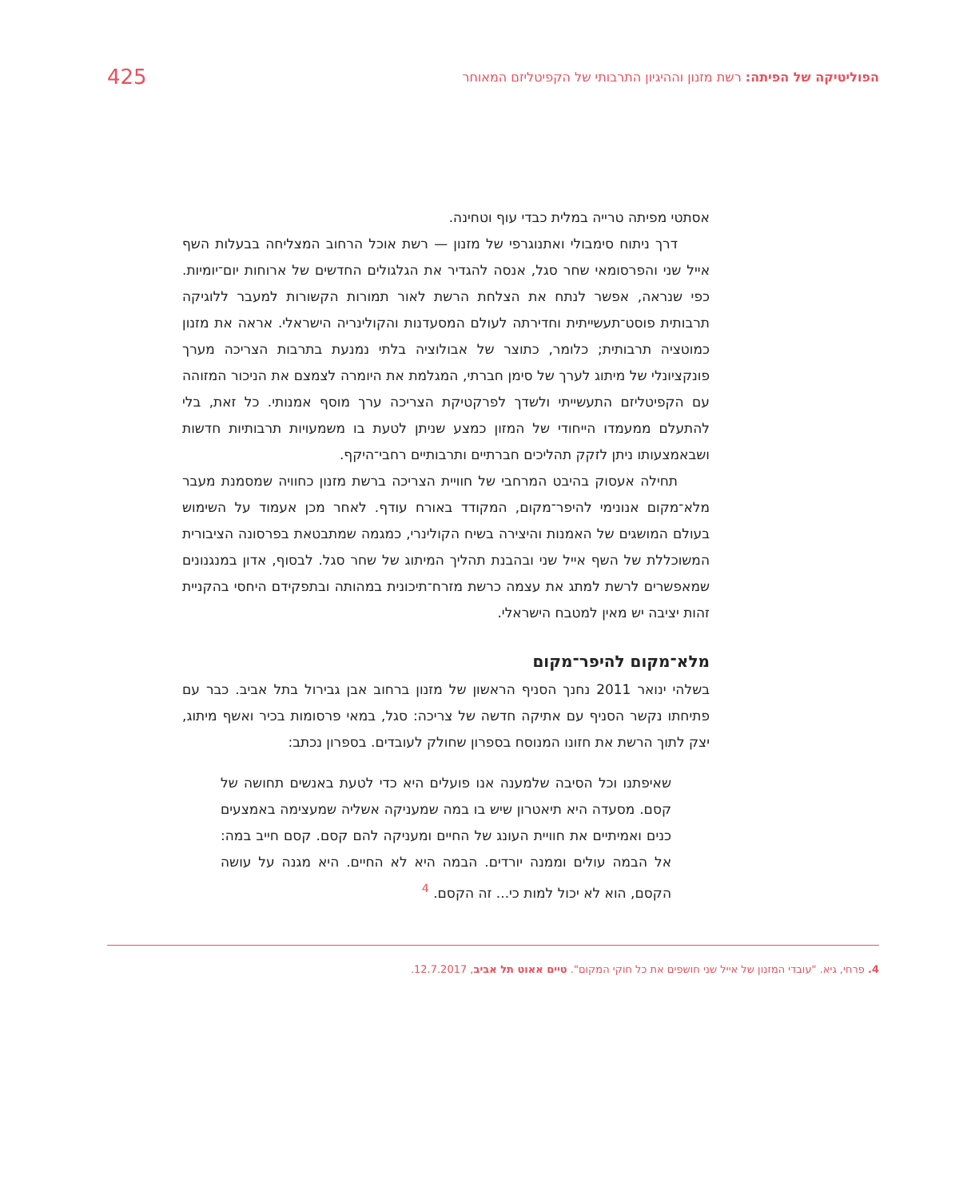הפוליטיקה של הפיתה: רשת מזנון וההיגיון התרבותי של הקפיטליזם המאוחר 425
אסתטי מפיתה טרייה במלית כבדי עוף וטחינה.
דרך ניתוח סימבולי ואתנוגרפי של מזנון — רשת אוכל הרחוב המצליחה בבעלות השף אייל שני והפרסומאי שחר סגל, אנסה להגדיר את הגלגולים החדשים של ארוחות יום־יומיות. כפי שנראה, אפשר לנתח את הצלחת הרשת לאור תמורות הקשורות למעבר ללוגיקה תרבותית פוסט־תעשייתית וחדירתה לעולם המסעדנות והקולינריה הישראלי. אראה את מזנון כמוטציה תרבותית; כלומר, כתוצר של אבולוציה בלתי נמנעת בתרבות הצריכה מערך פונקציונלי של מיתוג לערך של סימן חברתי, המגלמת את היומרה לצמצם את הניכור המזוהה עם הקפיטליזם התעשייתי ולשדך לפרקטיקת הצריכה ערך מוסף אמנותי. כל זאת, בלי להתעלם ממעמדו הייחודי של המזון כמצע שניתן לטעת בו משמעויות תרבותיות חדשות ושבאמצעותו ניתן לזקק תהליכים חברתיים ותרבותיים רחבי־היקף.
תחילה אעסוק בהיבט המרחבי של חוויית הצריכה ברשת מזנון כחוויה שמסמנת מעבר מלא־מקום אנונימי להיפר־מקום, המקודד באורח עודף. לאחר מכן אעמוד על השימוש בעולם המושגים של האמנות והיצירה בשיח הקולינרי, כמגמה שמתבטאת בפרסונה הציבורית המשוכללת של השף אייל שני ובהבנת תהליך המיתוג של שחר סגל. לבסוף, אדון במנגנונים שמאפשרים לרשת למתג את עצמה כרשת מזרח־תיכונית במהותה ובתפקידם היחסי בהקניית זהות יציבה יש מאין למטבח הישראלי.
מלא־מקום להיפר־מקום
בשלהי ינואר 2011 נחנך הסניף הראשון של מזנון ברחוב אבן גבירול בתל אביב. כבר עם פתיחתו נקשר הסניף עם אתיקה חדשה של צריכה: סגל, במאי פרסומות בכיר ואשף מיתוג, יצק לתוך הרשת את חזונו המנוסח בספרון שחולק לעובדים. בספרון נכתב:
שאיפתנו וכל הסיבה שלמענה אנו פועלים היא כדי לטעת באנשים תחושה של קסם. מסעדה היא תיאטרון שיש בו במה שמעניקה אשליה שמעצימה באמצעים כנים ואמיתיים את חוויית העונג של החיים ומעניקה להם קסם. קסם חייב במה: אל הבמה עולים וממנה יורדים. הבמה היא לא החיים. היא מגנה על עושה הקסם, הוא לא יכול למות כי... זה הקסם. <sup>4</sup>
4. פרחי, גיא. "עובדי המזנון של אייל שני חושפים את כל חוקי המקום". טיים אאוט תל אביב, 12.7.2017.